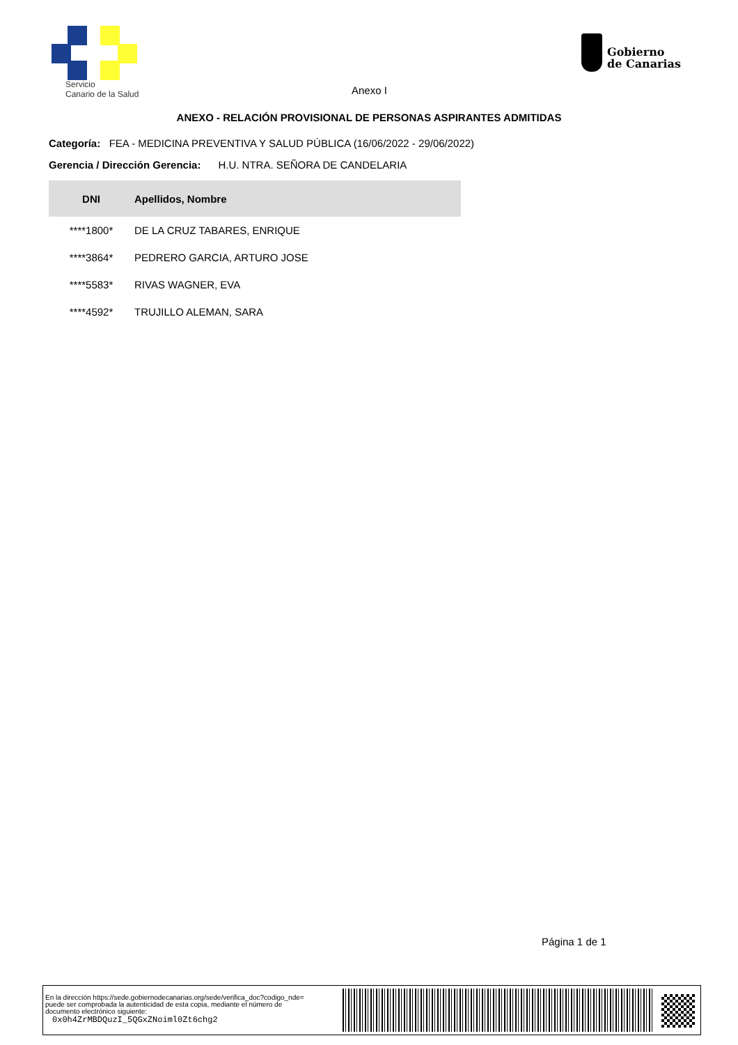Servicio
Canario de la Salud
Gobierno
de Canarias
Anexo I
ANEXO - RELACIÓN PROVISIONAL DE PERSONAS ASPIRANTES ADMITIDAS
Categoría: FEA - MEDICINA PREVENTIVA Y SALUD PÚBLICA (16/06/2022 - 29/06/2022)
Gerencia / Dirección Gerencia: H.U. NTRA. SEÑORA DE CANDELARIA
| DNI | Apellidos, Nombre |
| --- | --- |
| ****1800* | DE LA CRUZ TABARES, ENRIQUE |
| ****3864* | PEDRERO GARCIA, ARTURO JOSE |
| ****5583* | RIVAS WAGNER, EVA |
| ****4592* | TRUJILLO ALEMAN, SARA |
Página 1 de 1
En la dirección https://sede.gobiernodecanarias.org/sede/verifica_doc?codigo_nde=
puede ser comprobada la autenticidad de esta copia, mediante el número de
documento electrónico siguiente:
0x0h4ZrMBDQuzI_5QGxZNoiml0Zt6chg2